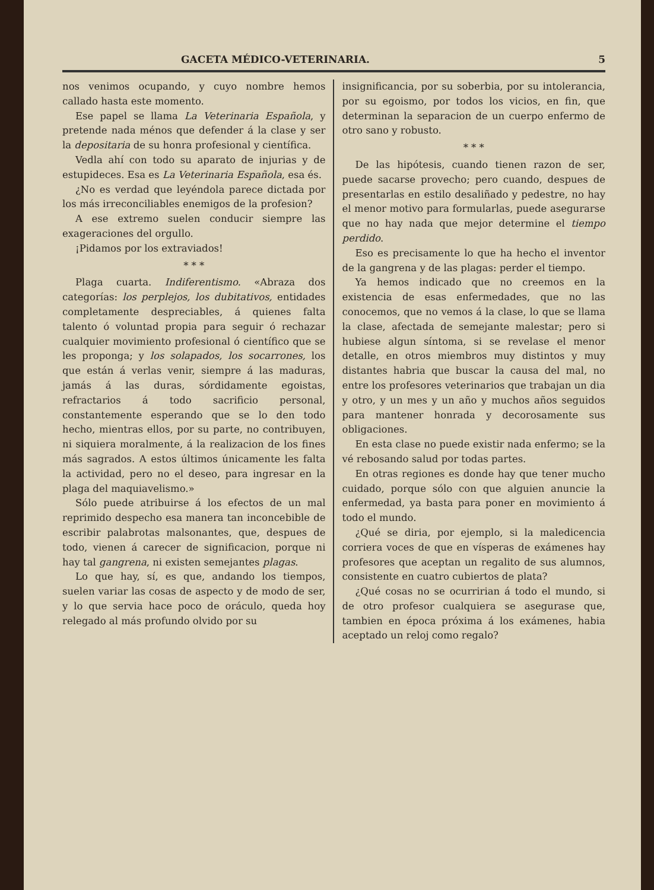GACETA MÉDICO-VETERINARIA. 5
nos venimos ocupando, y cuyo nombre hemos callado hasta este momento.
Ese papel se llama La Veterinaria Española, y pretende nada ménos que defender á la clase y ser la depositaria de su honra profesional y científica.
Vedla ahí con todo su aparato de injurias y de estupideces. Esa es La Veterinaria Española, esa és.
¿No es verdad que leyéndola parece dictada por los más irreconciliables enemigos de la profesion?
A ese extremo suelen conducir siempre las exageraciones del orgullo.
¡Pidamos por los extraviados!
* * *
Plaga cuarta. Indiferentismo. «Abraza dos categorías: los perplejos, los dubitativos, entidades completamente despreciables, á quienes falta talento ó voluntad propia para seguir ó rechazar cualquier movimiento profesional ó científico que se les proponga; y los solapados, los socarrones, los que están á verlas venir, siempre á las maduras, jamás á las duras, sórdidamente egoistas, refractarios á todo sacrificio personal, constantemente esperando que se lo den todo hecho, mientras ellos, por su parte, no contribuyen, ni siquiera moralmente, á la realizacion de los fines más sagrados. A estos últimos únicamente les falta la actividad, pero no el deseo, para ingresar en la plaga del maquiavelismo.»
Sólo puede atribuirse á los efectos de un mal reprimido despecho esa manera tan inconcebible de escribir palabrotas malsonantes, que, despues de todo, vienen á carecer de significacion, porque ni hay tal gangrena, ni existen semejantes plagas.
Lo que hay, sí, es que, andando los tiempos, suelen variar las cosas de aspecto y de modo de ser, y lo que servia hace poco de oráculo, queda hoy relegado al más profundo olvido por su
insignificancia, por su soberbia, por su intolerancia, por su egoismo, por todos los vicios, en fin, que determinan la separacion de un cuerpo enfermo de otro sano y robusto.
* * *
De las hipótesis, cuando tienen razon de ser, puede sacarse provecho; pero cuando, despues de presentarlas en estilo desaliñado y pedestre, no hay el menor motivo para formularlas, puede asegurarse que no hay nada que mejor determine el tiempo perdido.
Eso es precisamente lo que ha hecho el inventor de la gangrena y de las plagas: perder el tiempo.
Ya hemos indicado que no creemos en la existencia de esas enfermedades, que no las conocemos, que no vemos á la clase, lo que se llama la clase, afectada de semejante malestar; pero si hubiese algun síntoma, si se revelase el menor detalle, en otros miembros muy distintos y muy distantes habria que buscar la causa del mal, no entre los profesores veterinarios que trabajan un dia y otro, y un mes y un año y muchos años seguidos para mantener honrada y decorosamente sus obligaciones.
En esta clase no puede existir nada enfermo; se la vé rebosando salud por todas partes.
En otras regiones es donde hay que tener mucho cuidado, porque sólo con que alguien anuncie la enfermedad, ya basta para poner en movimiento á todo el mundo.
¿Qué se diria, por ejemplo, si la maledicencia corriera voces de que en vísperas de exámenes hay profesores que aceptan un regalito de sus alumnos, consistente en cuatro cubiertos de plata?
¿Qué cosas no se ocurririan á todo el mundo, si de otro profesor cualquiera se asegurase que, tambien en época próxima á los exámenes, habia aceptado un reloj como regalo?